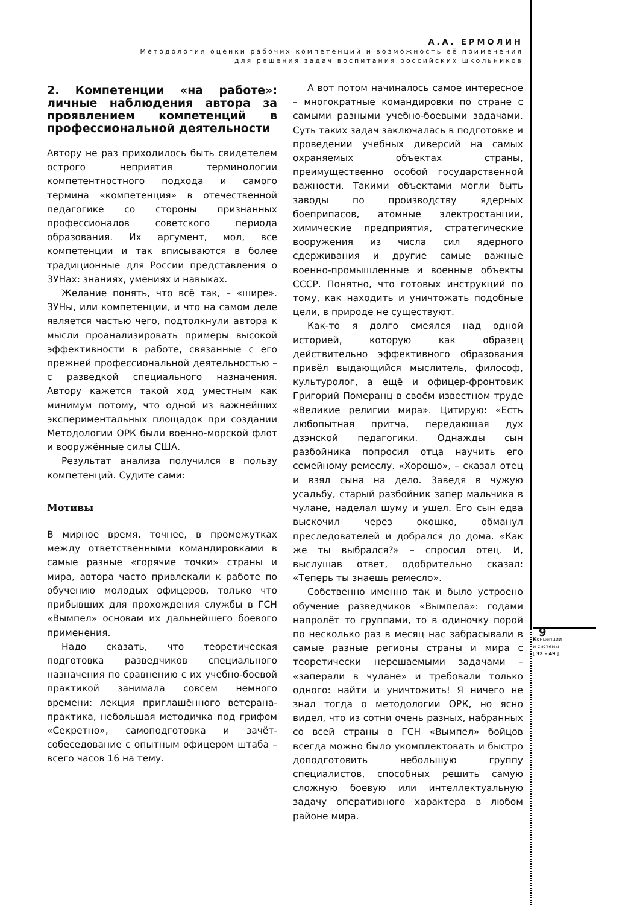А.А. ЕРМОЛИН
Методология оценки рабочих компетенций и возможность её применения
для решения задач воспитания российских школьников
2. Компетенции «на работе»: личные наблюдения автора за проявлением компетенций в профессиональной деятельности
Автору не раз приходилось быть свидетелем острого неприятия терминологии компетентностного подхода и самого термина «компетенция» в отечественной педагогике со стороны признанных профессионалов советского периода образования. Их аргумент, мол, все компетенции и так вписываются в более традиционные для России представления о ЗУНах: знаниях, умениях и навыках.
Желание понять, что всё так, – «шире». ЗУНы, или компетенции, и что на самом деле является частью чего, подтолкнули автора к мысли проанализировать примеры высокой эффективности в работе, связанные с его прежней профессиональной деятельностью – с разведкой специального назначения. Автору кажется такой ход уместным как минимум потому, что одной из важнейших экспериментальных площадок при создании Методологии ОРК были военно-морской флот и вооружённые силы США.
Результат анализа получился в пользу компетенций. Судите сами:
Мотивы
В мирное время, точнее, в промежутках между ответственными командировками в самые разные «горячие точки» страны и мира, автора часто привлекали к работе по обучению молодых офицеров, только что прибывших для прохождения службы в ГСН «Вымпел» основам их дальнейшего боевого применения.
Надо сказать, что теоретическая подготовка разведчиков специального назначения по сравнению с их учебно-боевой практикой занимала совсем немного времени: лекция приглашённого ветерана-практика, небольшая методичка под грифом «Секретно», самоподготовка и зачёт-собеседование с опытным офицером штаба – всего часов 16 на тему.
А вот потом начиналось самое интересное – многократные командировки по стране с самыми разными учебно-боевыми задачами. Суть таких задач заключалась в подготовке и проведении учебных диверсий на самых охраняемых объектах страны, преимущественно особой государственной важности. Такими объектами могли быть заводы по производству ядерных боеприпасов, атомные электростанции, химические предприятия, стратегические вооружения из числа сил ядерного сдерживания и другие самые важные военно-промышленные и военные объекты СССР. Понятно, что готовых инструкций по тому, как находить и уничтожать подобные цели, в природе не существуют.
Как-то я долго смеялся над одной историей, которую как образец действительно эффективного образования привёл выдающийся мыслитель, философ, культуролог, а ещё и офицер-фронтовик Григорий Померанц в своём известном труде «Великие религии мира». Цитирую: «Есть любопытная притча, передающая дух дзэнской педагогики. Однажды сын разбойника попросил отца научить его семейному ремеслу. «Хорошо», – сказал отец и взял сына на дело. Заведя в чужую усадьбу, старый разбойник запер мальчика в чулане, наделал шуму и ушел. Его сын едва выскочил через окошко, обманул преследователей и добрался до дома. «Как же ты выбрался?» – спросил отец. И, выслушав ответ, одобрительно сказал: «Теперь ты знаешь ремесло».
Собственно именно так и было устроено обучение разведчиков «Вымпела»: годами напролёт то группами, то в одиночку порой по несколько раз в месяц нас забрасывали в самые разные регионы страны и мира с теоретически нерешаемыми задачами – «заперали в чулане» и требовали только одного: найти и уничтожить! Я ничего не знал тогда о методологии ОРК, но ясно видел, что из сотни очень разных, набранных со всей страны в ГСН «Вымпел» бойцов всегда можно было укомплектовать и быстро доподготовить небольшую группу специалистов, способных решить самую сложную боевую или интеллектуальную задачу оперативного характера в любом районе мира.
9
Концепции
и системы
[ 32 – 49 ]